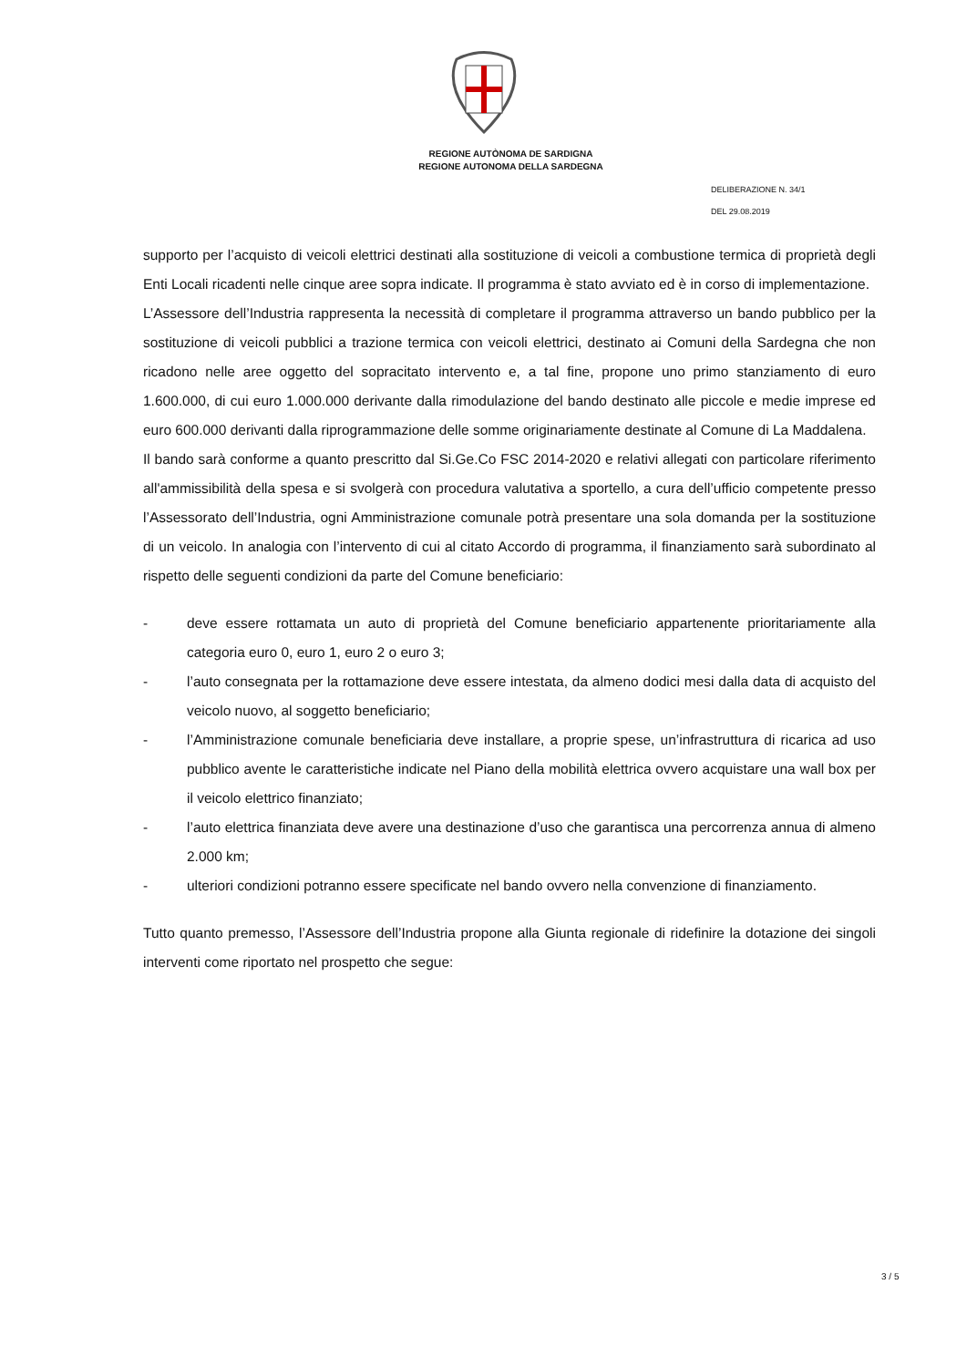REGIONE AUTÒNOMA DE SARDIGNA
REGIONE AUTONOMA DELLA SARDEGNA
DELIBERAZIONE N. 34/1
DEL 29.08.2019
supporto per l’acquisto di veicoli elettrici destinati alla sostituzione di veicoli a combustione termica di proprietà degli Enti Locali ricadenti nelle cinque aree sopra indicate. Il programma è stato avviato ed è in corso di implementazione.
L’Assessore dell’Industria rappresenta la necessità di completare il programma attraverso un bando pubblico per la sostituzione di veicoli pubblici a trazione termica con veicoli elettrici, destinato ai Comuni della Sardegna che non ricadono nelle aree oggetto del sopracitato intervento e, a tal fine, propone uno primo stanziamento di euro 1.600.000, di cui euro 1.000.000 derivante dalla rimodulazione del bando destinato alle piccole e medie imprese ed euro 600.000 derivanti dalla riprogrammazione delle somme originariamente destinate al Comune di La Maddalena.
Il bando sarà conforme a quanto prescritto dal Si.Ge.Co FSC 2014-2020 e relativi allegati con particolare riferimento all'ammissibilità della spesa e si svolgerà con procedura valutativa a sportello, a cura dell’ufficio competente presso l’Assessorato dell’Industria, ogni Amministrazione comunale potrà presentare una sola domanda per la sostituzione di un veicolo. In analogia con l’intervento di cui al citato Accordo di programma, il finanziamento sarà subordinato al rispetto delle seguenti condizioni da parte del Comune beneficiario:
- deve essere rottamata un auto di proprietà del Comune beneficiario appartenente prioritariamente alla categoria euro 0, euro 1, euro 2 o euro 3;
- l’auto consegnata per la rottamazione deve essere intestata, da almeno dodici mesi dalla data di acquisto del veicolo nuovo, al soggetto beneficiario;
- l’Amministrazione comunale beneficiaria deve installare, a proprie spese, un’infrastruttura di ricarica ad uso pubblico avente le caratteristiche indicate nel Piano della mobilità elettrica ovvero acquistare una wall box per il veicolo elettrico finanziato;
- l’auto elettrica finanziata deve avere una destinazione d’uso che garantisca una percorrenza annua di almeno 2.000 km;
- ulteriori condizioni potranno essere specificate nel bando ovvero nella convenzione di finanziamento.
Tutto quanto premesso, l’Assessore dell’Industria propone alla Giunta regionale di ridefinire la dotazione dei singoli interventi come riportato nel prospetto che segue:
3 / 5